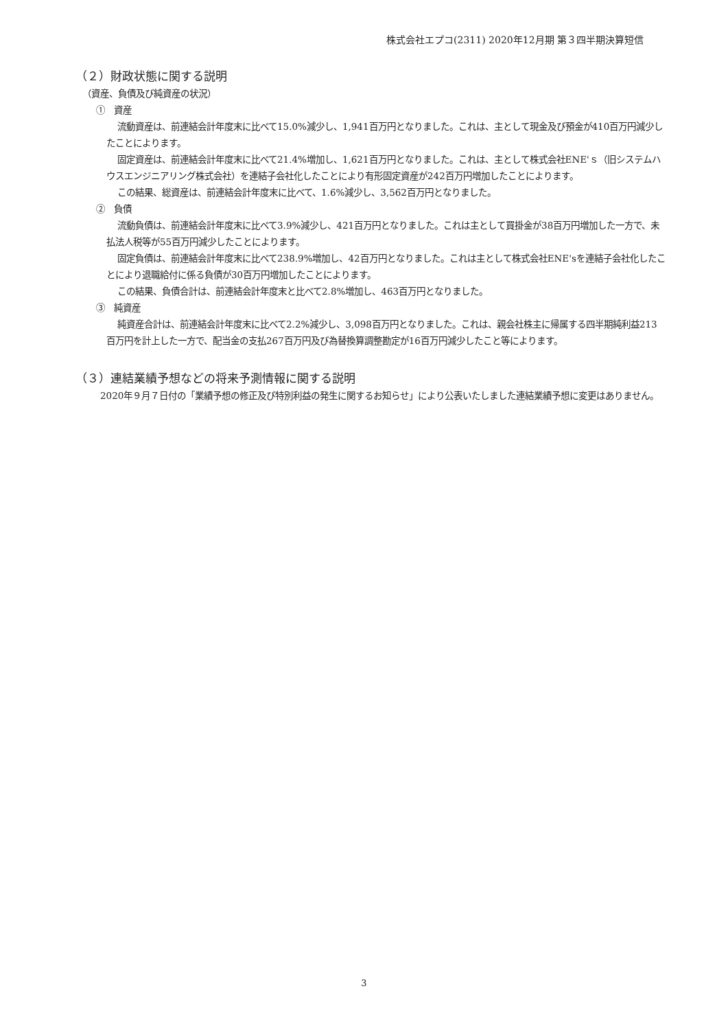株式会社エプコ(2311) 2020年12月期 第３四半期決算短信
（２）財政状態に関する説明
（資産、負債及び純資産の状況）
①　資産
流動資産は、前連結会計年度末に比べて15.0%減少し、1,941百万円となりました。これは、主として現金及び預金が410百万円減少したことによります。
固定資産は、前連結会計年度末に比べて21.4%増加し、1,621百万円となりました。これは、主として株式会社ENE'ｓ（旧システムハウスエンジニアリング株式会社）を連結子会社化したことにより有形固定資産が242百万円増加したことによります。
この結果、総資産は、前連結会計年度末に比べて、1.6%減少し、3,562百万円となりました。
②　負債
流動負債は、前連結会計年度末に比べて3.9%減少し、421百万円となりました。これは主として買掛金が38百万円増加した一方で、未払法人税等が55百万円減少したことによります。
固定負債は、前連結会計年度末に比べて238.9%増加し、42百万円となりました。これは主として株式会社ENE'sを連結子会社化したことにより退職給付に係る負債が30百万円増加したことによります。
この結果、負債合計は、前連結会計年度末と比べて2.8%増加し、463百万円となりました。
③　純資産
純資産合計は、前連結会計年度末に比べて2.2%減少し、3,098百万円となりました。これは、親会社株主に帰属する四半期純利益213百万円を計上した一方で、配当金の支払267百万円及び為替換算調整勘定が16百万円減少したこと等によります。
（３）連結業績予想などの将来予測情報に関する説明
2020年９月７日付の「業績予想の修正及び特別利益の発生に関するお知らせ」により公表いたしました連結業績予想に変更はありません。
3